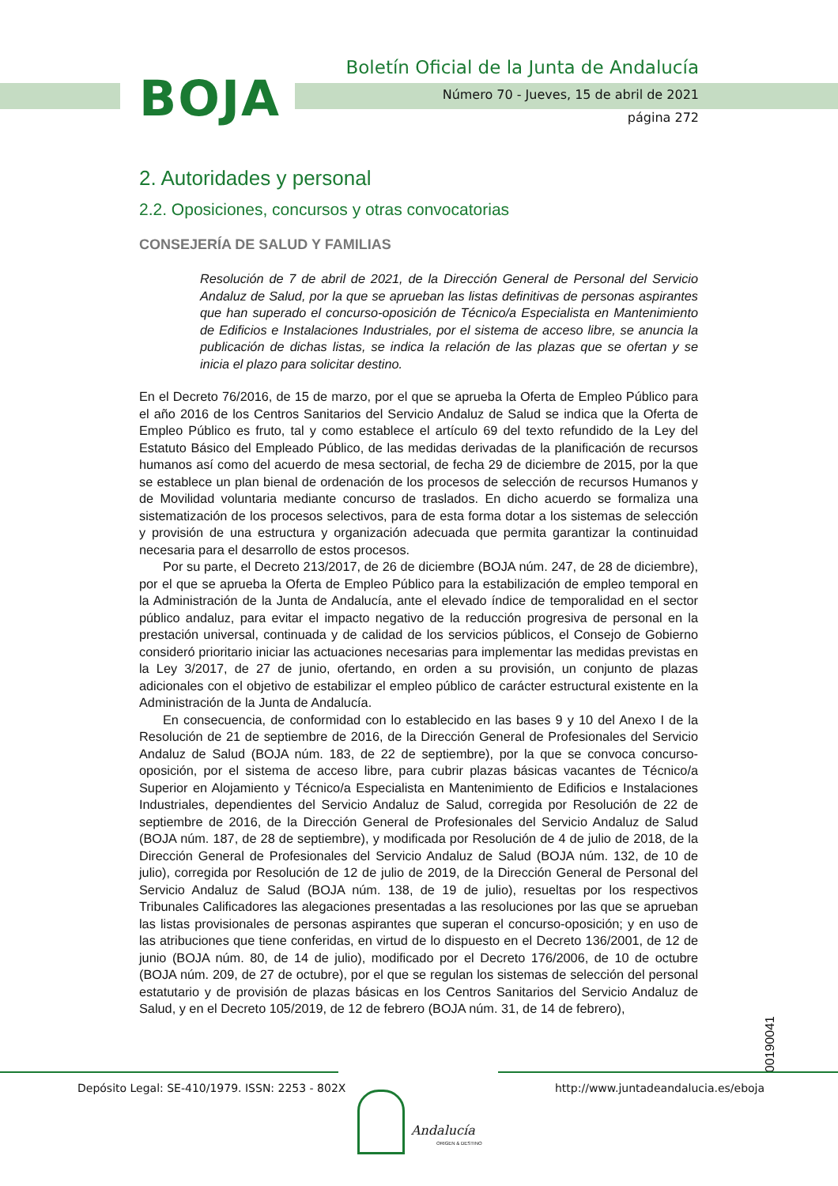BOJA
Boletín Oficial de la Junta de Andalucía
Número 70 - Jueves, 15 de abril de 2021
página 272
2. Autoridades y personal
2.2. Oposiciones, concursos y otras convocatorias
CONSEJERÍA DE SALUD Y FAMILIAS
Resolución de 7 de abril de 2021, de la Dirección General de Personal del Servicio Andaluz de Salud, por la que se aprueban las listas definitivas de personas aspirantes que han superado el concurso-oposición de Técnico/a Especialista en Mantenimiento de Edificios e Instalaciones Industriales, por el sistema de acceso libre, se anuncia la publicación de dichas listas, se indica la relación de las plazas que se ofertan y se inicia el plazo para solicitar destino.
En el Decreto 76/2016, de 15 de marzo, por el que se aprueba la Oferta de Empleo Público para el año 2016 de los Centros Sanitarios del Servicio Andaluz de Salud se indica que la Oferta de Empleo Público es fruto, tal y como establece el artículo 69 del texto refundido de la Ley del Estatuto Básico del Empleado Público, de las medidas derivadas de la planificación de recursos humanos así como del acuerdo de mesa sectorial, de fecha 29 de diciembre de 2015, por la que se establece un plan bienal de ordenación de los procesos de selección de recursos Humanos y de Movilidad voluntaria mediante concurso de traslados. En dicho acuerdo se formaliza una sistematización de los procesos selectivos, para de esta forma dotar a los sistemas de selección y provisión de una estructura y organización adecuada que permita garantizar la continuidad necesaria para el desarrollo de estos procesos.
Por su parte, el Decreto 213/2017, de 26 de diciembre (BOJA núm. 247, de 28 de diciembre), por el que se aprueba la Oferta de Empleo Público para la estabilización de empleo temporal en la Administración de la Junta de Andalucía, ante el elevado índice de temporalidad en el sector público andaluz, para evitar el impacto negativo de la reducción progresiva de personal en la prestación universal, continuada y de calidad de los servicios públicos, el Consejo de Gobierno consideró prioritario iniciar las actuaciones necesarias para implementar las medidas previstas en la Ley 3/2017, de 27 de junio, ofertando, en orden a su provisión, un conjunto de plazas adicionales con el objetivo de estabilizar el empleo público de carácter estructural existente en la Administración de la Junta de Andalucía.
En consecuencia, de conformidad con lo establecido en las bases 9 y 10 del Anexo I de la Resolución de 21 de septiembre de 2016, de la Dirección General de Profesionales del Servicio Andaluz de Salud (BOJA núm. 183, de 22 de septiembre), por la que se convoca concurso-oposición, por el sistema de acceso libre, para cubrir plazas básicas vacantes de Técnico/a Superior en Alojamiento y Técnico/a Especialista en Mantenimiento de Edificios e Instalaciones Industriales, dependientes del Servicio Andaluz de Salud, corregida por Resolución de 22 de septiembre de 2016, de la Dirección General de Profesionales del Servicio Andaluz de Salud (BOJA núm. 187, de 28 de septiembre), y modificada por Resolución de 4 de julio de 2018, de la Dirección General de Profesionales del Servicio Andaluz de Salud (BOJA núm. 132, de 10 de julio), corregida por Resolución de 12 de julio de 2019, de la Dirección General de Personal del Servicio Andaluz de Salud (BOJA núm. 138, de 19 de julio), resueltas por los respectivos Tribunales Calificadores las alegaciones presentadas a las resoluciones por las que se aprueban las listas provisionales de personas aspirantes que superan el concurso-oposición; y en uso de las atribuciones que tiene conferidas, en virtud de lo dispuesto en el Decreto 136/2001, de 12 de junio (BOJA núm. 80, de 14 de julio), modificado por el Decreto 176/2006, de 10 de octubre (BOJA núm. 209, de 27 de octubre), por el que se regulan los sistemas de selección del personal estatutario y de provisión de plazas básicas en los Centros Sanitarios del Servicio Andaluz de Salud, y en el Decreto 105/2019, de 12 de febrero (BOJA núm. 31, de 14 de febrero),
00190041
Depósito Legal: SE-410/1979. ISSN: 2253 - 802X
http://www.juntadeandalucia.es/eboja
Andalucía
ORIGEN & DESTINO